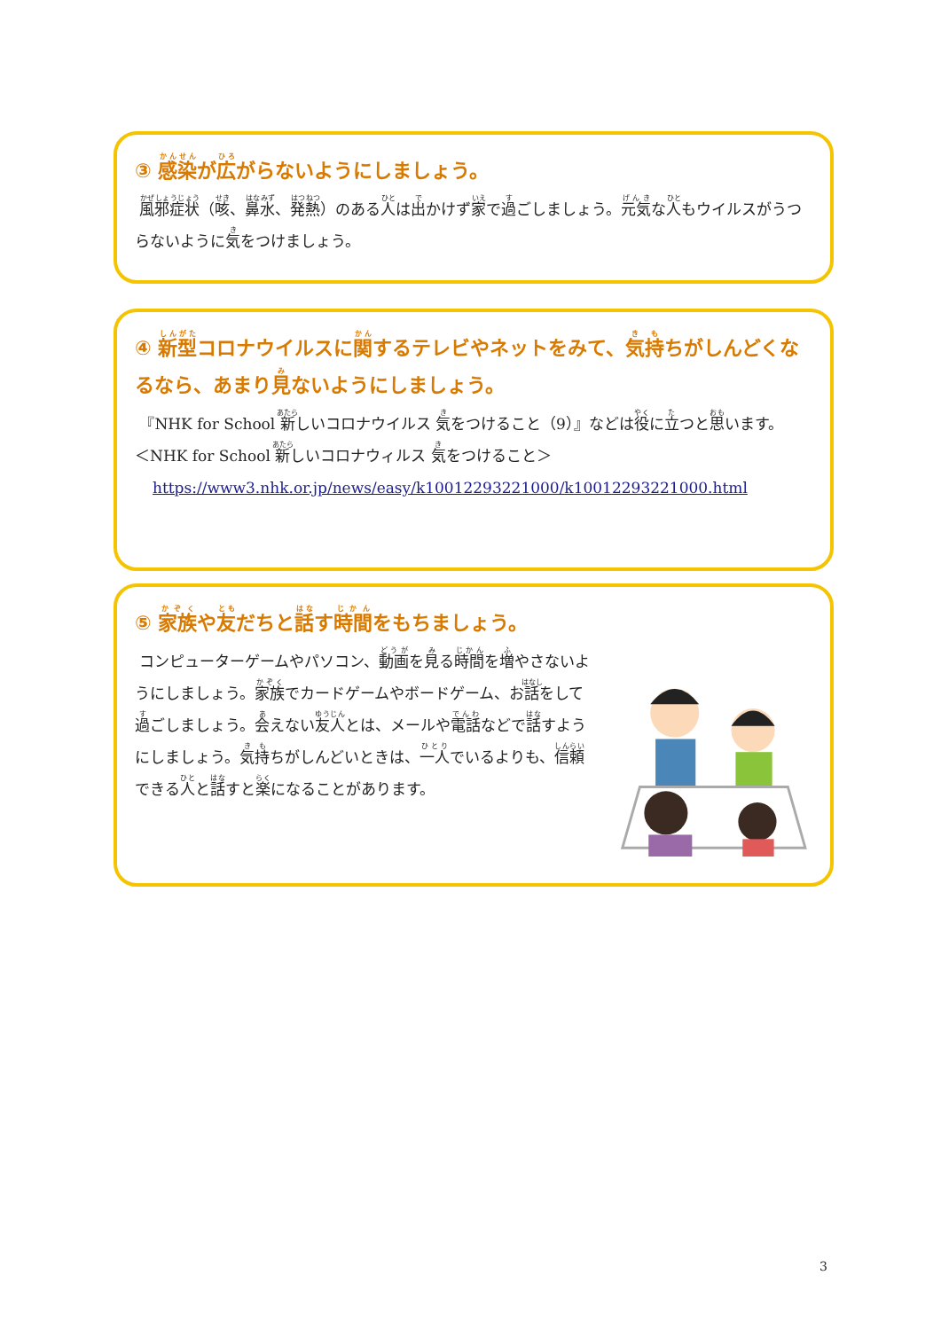③ 感染が広がらないようにしましょう。
風邪症状（咳、鼻水、発熱）のある人は出かけず家で過ごしましょう。元気な人もウイルスがうつらないように気をつけましょう。
④ 新型コロナウイルスに関するテレビやネットをみて、気持ちがしんどくなるなら、あまり見ないようにしましょう。
『NHK for School 新しいコロナウイルス 気をつけること（9）』などは役に立つと思います。
＜NHK for School 新しいコロナウィルス 気をつけること＞
https://www3.nhk.or.jp/news/easy/k10012293221000/k10012293221000.html
⑤ 家族や友だちと話す時間をもちましょう。
コンピューターゲームやパソコン、動画を見る時間を増やさないようにしましょう。家族でカードゲームやボードゲーム、お話をして過ごしましょう。会えない友人とは、メールや電話などで話すようにしましょう。気持ちがしんどいときは、一人でいるよりも、信頼できる人と話すと楽になることがあります。
3